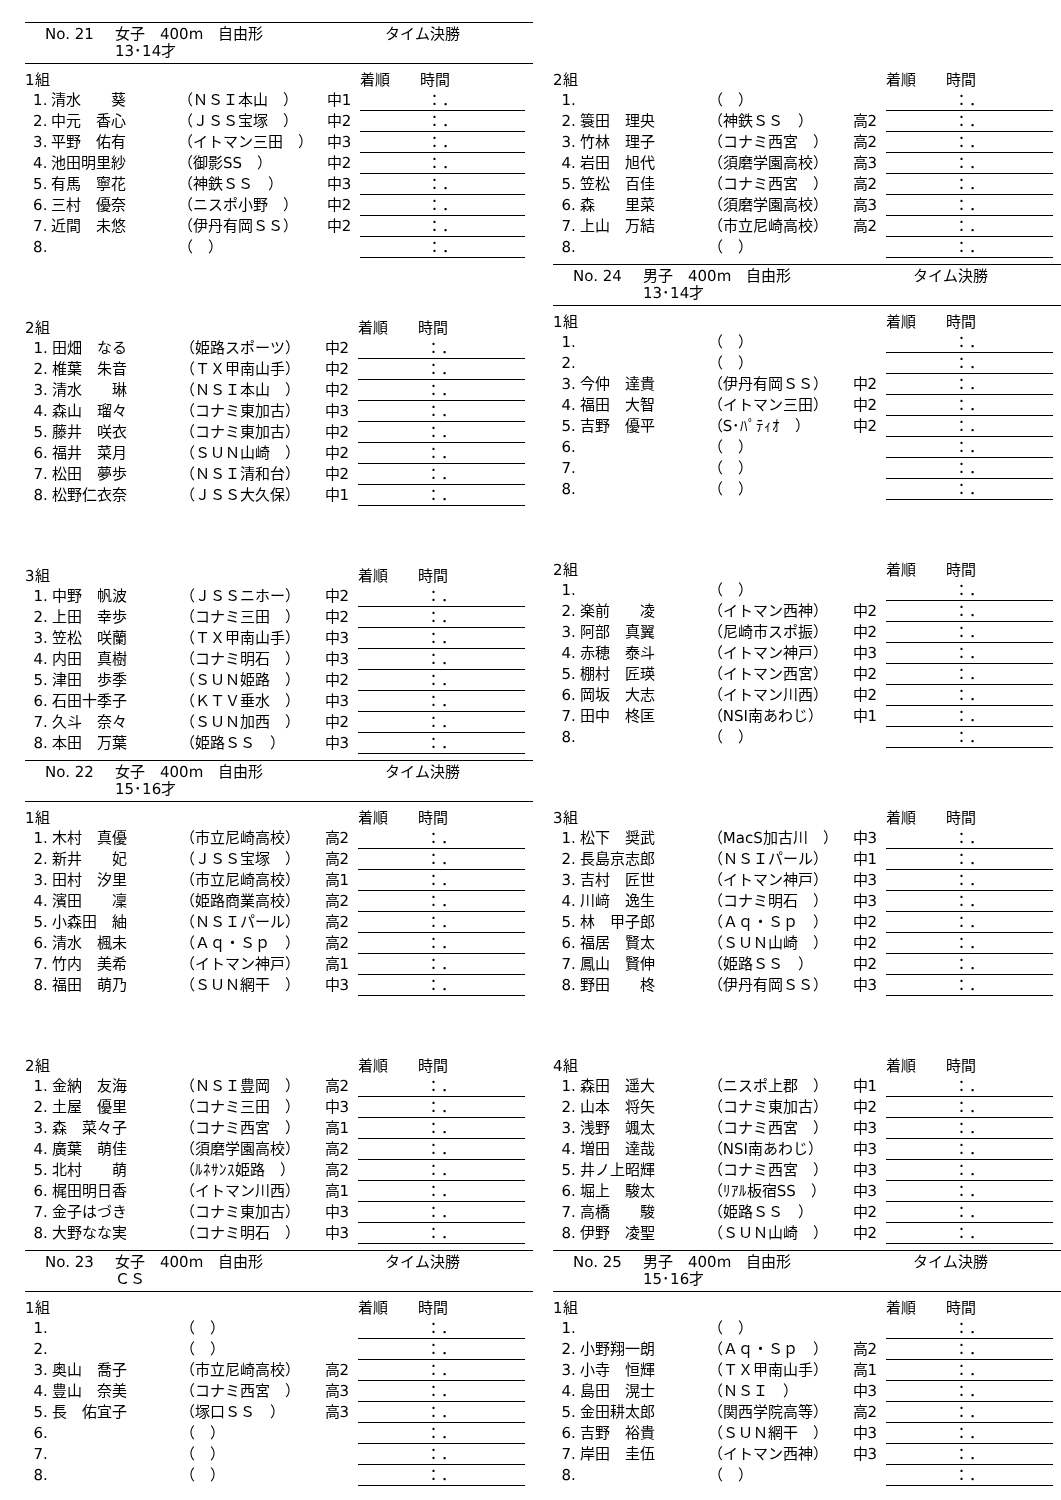No. 21 女子　400m　自由形 タイム決勝
13･14才
| 1組 | | | | 着順 時間 |
| --- | --- | --- | --- | --- |
| 1. | 清水 葵 | （ＮＳＩ本山 ） | 中1 | ：． |
| 2. | 中元 香心 | （ＪＳＳ宝塚 ） | 中2 | ：． |
| 3. | 平野 佑有 | （イトマン三田 ） | 中3 | ：． |
| 4. | 池田明里紗 | （御影SS ） | 中2 | ：． |
| 5. | 有馬 寧花 | （神鉄ＳＳ ） | 中3 | ：． |
| 6. | 三村 優奈 | （ニスポ小野 ） | 中2 | ：． |
| 7. | 近間 未悠 | （伊丹有岡ＳＳ） | 中2 | ：． |
| 8. | | （ ） | | ：． |
| 2組 | | | | 着順 時間 |
| --- | --- | --- | --- | --- |
| 1. | 田畑 なる | （姫路スポーツ） | 中2 | ：． |
| 2. | 椎葉 朱音 | （ＴＸ甲南山手） | 中2 | ：． |
| 3. | 清水 琳 | （ＮＳＩ本山 ） | 中2 | ：． |
| 4. | 森山 瑠々 | （コナミ東加古） | 中3 | ：． |
| 5. | 藤井 咲衣 | （コナミ東加古） | 中2 | ：． |
| 6. | 福井 菜月 | （ＳＵＮ山崎 ） | 中2 | ：． |
| 7. | 松田 夢歩 | （ＮＳＩ清和台） | 中2 | ：． |
| 8. | 松野仁衣奈 | （ＪＳＳ大久保） | 中1 | ：． |
| 3組 | | | | 着順 時間 |
| --- | --- | --- | --- | --- |
| 1. | 中野 帆波 | （ＪＳＳニホー） | 中2 | ：． |
| 2. | 上田 幸歩 | （コナミ三田 ） | 中2 | ：． |
| 3. | 笠松 咲蘭 | （ＴＸ甲南山手） | 中3 | ：． |
| 4. | 内田 真樹 | （コナミ明石 ） | 中3 | ：． |
| 5. | 津田 歩季 | （ＳＵＮ姫路 ） | 中2 | ：． |
| 6. | 石田十季子 | （ＫＴＶ垂水 ） | 中3 | ：． |
| 7. | 久斗 奈々 | （ＳＵＮ加西 ） | 中2 | ：． |
| 8. | 本田 万葉 | （姫路ＳＳ ） | 中3 | ：． |
No. 22 女子　400m　自由形 タイム決勝
15･16才
| 1組 | | | | 着順 時間 |
| --- | --- | --- | --- | --- |
| 1. | 木村 真優 | （市立尼崎高校） | 高2 | ：． |
| 2. | 新井 妃 | （ＪＳＳ宝塚 ） | 高2 | ：． |
| 3. | 田村 汐里 | （市立尼崎高校） | 高1 | ：． |
| 4. | 濱田 凜 | （姫路商業高校） | 高2 | ：． |
| 5. | 小森田 紬 | （ＮＳＩパール） | 高2 | ：． |
| 6. | 清水 楓未 | （Ａｑ・Ｓｐ ） | 高2 | ：． |
| 7. | 竹内 美希 | （イトマン神戸） | 高1 | ：． |
| 8. | 福田 萌乃 | （ＳＵＮ網干 ） | 中3 | ：． |
| 2組 | | | | 着順 時間 |
| --- | --- | --- | --- | --- |
| 1. | 金納 友海 | （ＮＳＩ豊岡 ） | 高2 | ：． |
| 2. | 土屋 優里 | （コナミ三田 ） | 中3 | ：． |
| 3. | 森 菜々子 | （コナミ西宮 ） | 高1 | ：． |
| 4. | 廣葉 萌佳 | （須磨学園高校） | 高2 | ：． |
| 5. | 北村 萌 | （ﾙﾈｻﾝｽ姫路 ） | 高2 | ：． |
| 6. | 梶田明日香 | （イトマン川西） | 高1 | ：． |
| 7. | 金子はづき | （コナミ東加古） | 中3 | ：． |
| 8. | 大野なな実 | （コナミ明石 ） | 中3 | ：． |
No. 23 女子　400m　自由形 タイム決勝
ＣＳ
| 1組 | | | | 着順 時間 |
| --- | --- | --- | --- | --- |
| 1. | | （ ） | | ：． |
| 2. | | （ ） | | ：． |
| 3. | 奥山 喬子 | （市立尼崎高校） | 高2 | ：． |
| 4. | 豊山 奈美 | （コナミ西宮 ） | 高3 | ：． |
| 5. | 長 佑宜子 | （塚口ＳＳ ） | 高3 | ：． |
| 6. | | （ ） | | ：． |
| 7. | | （ ） | | ：． |
| 8. | | （ ） | | ：． |
| 2組 | | | | 着順 時間 |
| --- | --- | --- | --- | --- |
| 1. | | （ ） | | ：． |
| 2. | 簑田 理央 | （神鉄ＳＳ ） | 高2 | ：． |
| 3. | 竹林 理子 | （コナミ西宮 ） | 高2 | ：． |
| 4. | 岩田 旭代 | （須磨学園高校） | 高3 | ：． |
| 5. | 笠松 百佳 | （コナミ西宮 ） | 高2 | ：． |
| 6. | 森 里菜 | （須磨学園高校） | 高3 | ：． |
| 7. | 上山 万結 | （市立尼崎高校） | 高2 | ：． |
| 8. | | （ ） | | ：． |
No. 24 男子　400m　自由形 タイム決勝
13･14才
| 1組 | | | | 着順 時間 |
| --- | --- | --- | --- | --- |
| 1. | | （ ） | | ：． |
| 2. | | （ ） | | ：． |
| 3. | 今仲 達貴 | （伊丹有岡ＳＳ） | 中2 | ：． |
| 4. | 福田 大智 | （イトマン三田） | 中2 | ：． |
| 5. | 吉野 優平 | （S･ﾊﾟﾃｨｵ ） | 中2 | ：． |
| 6. | | （ ） | | ：． |
| 7. | | （ ） | | ：． |
| 8. | | （ ） | | ：． |
| 2組 | | | | 着順 時間 |
| --- | --- | --- | --- | --- |
| 1. | | （ ） | | ：． |
| 2. | 楽前 凌 | （イトマン西神） | 中2 | ：． |
| 3. | 阿部 真翼 | （尼崎市スポ振） | 中2 | ：． |
| 4. | 赤穂 泰斗 | （イトマン神戸） | 中3 | ：． |
| 5. | 棚村 匠瑛 | （イトマン西宮） | 中2 | ：． |
| 6. | 岡坂 大志 | （イトマン川西） | 中2 | ：． |
| 7. | 田中 柊匡 | （NSI南あわじ） | 中1 | ：． |
| 8. | | （ ） | | ：． |
| 3組 | | | | 着順 時間 |
| --- | --- | --- | --- | --- |
| 1. | 松下 奨武 | （MacS加古川 ） | 中3 | ：． |
| 2. | 長島京志郎 | （ＮＳＩパール） | 中1 | ：． |
| 3. | 吉村 匠世 | （イトマン神戸） | 中3 | ：． |
| 4. | 川﨑 逸生 | （コナミ明石 ） | 中3 | ：． |
| 5. | 林 甲子郎 | （Ａｑ・Ｓｐ ） | 中2 | ：． |
| 6. | 福居 賢太 | （ＳＵＮ山崎 ） | 中2 | ：． |
| 7. | 鳳山 賢伸 | （姫路ＳＳ ） | 中2 | ：． |
| 8. | 野田 柊 | （伊丹有岡ＳＳ） | 中3 | ：． |
| 4組 | | | | 着順 時間 |
| --- | --- | --- | --- | --- |
| 1. | 森田 遥大 | （ニスポ上郡 ） | 中1 | ：． |
| 2. | 山本 将矢 | （コナミ東加古） | 中2 | ：． |
| 3. | 浅野 颯太 | （コナミ西宮 ） | 中3 | ：． |
| 4. | 増田 達哉 | （NSI南あわじ） | 中3 | ：． |
| 5. | 井ノ上昭輝 | （コナミ西宮 ） | 中3 | ：． |
| 6. | 堀上 駿太 | （ﾘｱﾙ板宿SS ） | 中3 | ：． |
| 7. | 高橋 駿 | （姫路ＳＳ ） | 中2 | ：． |
| 8. | 伊野 凌聖 | （ＳＵＮ山崎 ） | 中2 | ：． |
No. 25 男子　400m　自由形 タイム決勝
15･16才
| 1組 | | | | 着順 時間 |
| --- | --- | --- | --- | --- |
| 1. | | （ ） | | ：． |
| 2. | 小野翔一朗 | （Ａｑ・Ｓｐ ） | 高2 | ：． |
| 3. | 小寺 恒輝 | （ＴＸ甲南山手） | 高1 | ：． |
| 4. | 島田 滉士 | （ＮＳＩ ） | 中3 | ：． |
| 5. | 金田耕太郎 | （関西学院高等） | 高2 | ：． |
| 6. | 吉野 裕貴 | （ＳＵＮ網干 ） | 中3 | ：． |
| 7. | 岸田 圭伍 | （イトマン西神） | 中3 | ：． |
| 8. | | （ ） | | ：． |